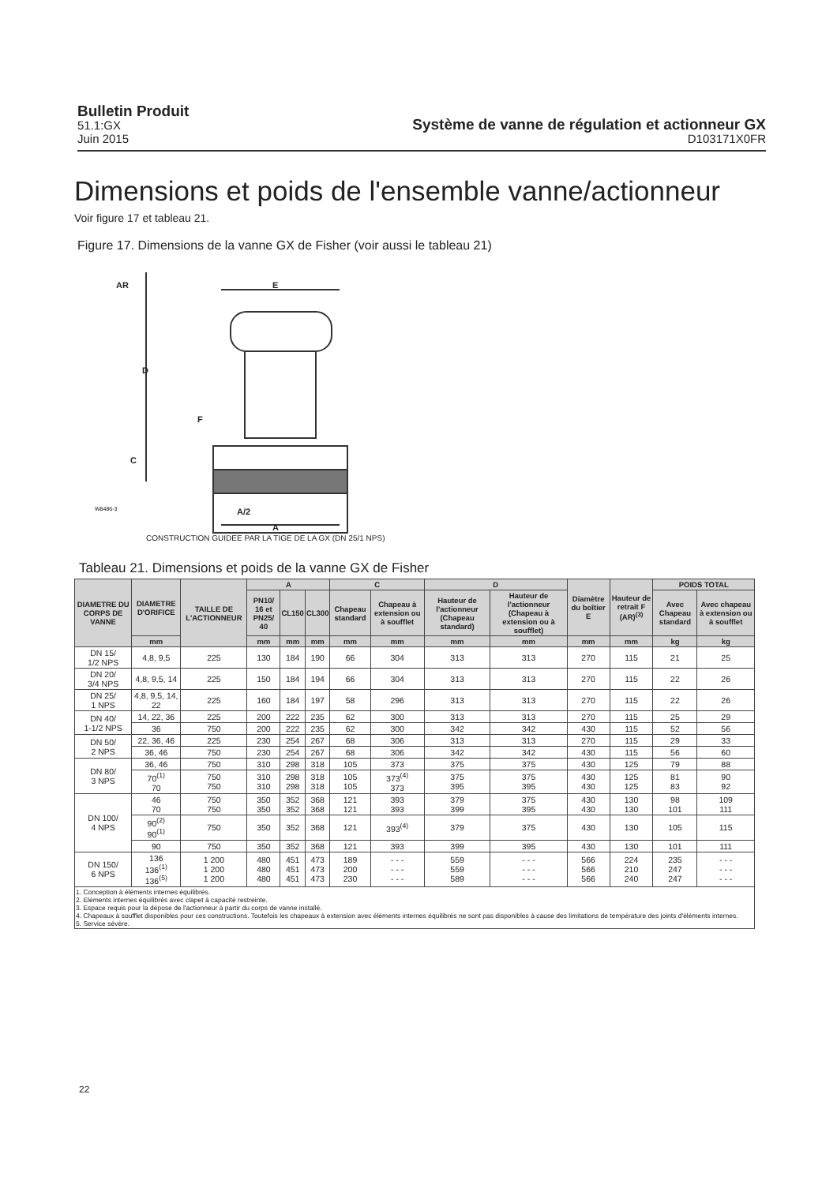Bulletin Produit
51.1:GX
Juin 2015
Système de vanne de régulation et actionneur GX
D103171X0FR
Dimensions et poids de l'ensemble vanne/actionneur
Voir figure 17 et tableau 21.
Figure 17. Dimensions de la vanne GX de Fisher (voir aussi le tableau 21)
AR
D
F
C
E
A/2
A
W8486-3
CONSTRUCTION GUIDEE PAR LA TIGE DE LA GX (DN 25/1 NPS)
Tableau 21. Dimensions et poids de la vanne GX de Fisher
| DIAMETRE DU CORPS DE VANNE | DIAMETRE D'ORIFICE | TAILLE DE L'ACTIONNEUR | A | | | C | | D | | Diamètre du boîtier E | Hauteur de retrait F (AR)<sup>(3)</sup> | POIDS TOTAL | |
| --- | --- | --- | --- | --- | --- | --- | --- | --- | --- | --- | --- | --- | --- |
| | | | PN10/ 16 et PN25/ 40 | CL150 | CL300 | Chapeau standard | Chapeau à extension ou à soufflet | Hauteur de l'actionneur (Chapeau standard) | Hauteur de l'actionneur (Chapeau à extension ou à soufflet) | | | Avec Chapeau standard | Avec chapeau à extension ou à soufflet |
| | mm | | mm | mm | mm | mm | mm | mm | mm | mm | mm | kg | kg |
| DN 15/ 1/2 NPS | 4,8, 9,5 | 225 | 130 | 184 | 190 | 66 | 304 | 313 | 313 | 270 | 115 | 21 | 25 |
| DN 20/ 3/4 NPS | 4,8, 9,5, 14 | 225 | 150 | 184 | 194 | 66 | 304 | 313 | 313 | 270 | 115 | 22 | 26 |
| DN 25/ 1 NPS | 4,8, 9,5, 14, 22 | 225 | 160 | 184 | 197 | 58 | 296 | 313 | 313 | 270 | 115 | 22 | 26 |
| DN 40/ 1-1/2 NPS | 14, 22, 36 | 225 | 200 | 222 | 235 | 62 | 300 | 313 | 313 | 270 | 115 | 25 | 29 |
| | 36 | 750 | 200 | 222 | 235 | 62 | 300 | 342 | 342 | 430 | 115 | 52 | 56 |
| DN 50/ 2 NPS | 22, 36, 46 | 225 | 230 | 254 | 267 | 68 | 306 | 313 | 313 | 270 | 115 | 29 | 33 |
| | 36, 46 | 750 | 230 | 254 | 267 | 68 | 306 | 342 | 342 | 430 | 115 | 56 | 60 |
| DN 80/ 3 NPS | 36, 46 | 750 | 310 | 298 | 318 | 105 | 373 | 375 | 375 | 430 | 125 | 79 | 88 |
| | 70<sup>(1)</sup> 70 | 750 750 | 310 310 | 298 298 | 318 318 | 105 105 | 373<sup>(4)</sup> 373 | 375 395 | 375 395 | 430 430 | 125 125 | 81 83 | 90 92 |
| DN 100/ 4 NPS | 46 70 | 750 750 | 350 350 | 352 352 | 368 368 | 121 121 | 393 393 | 379 399 | 375 395 | 430 430 | 130 130 | 98 101 | 109 111 |
| | 90<sup>(2)</sup> 90<sup>(1)</sup> | 750 | 350 | 352 | 368 | 121 | 393<sup>(4)</sup> | 379 | 375 | 430 | 130 | 105 | 115 |
| | 90 | 750 | 350 | 352 | 368 | 121 | 393 | 399 | 395 | 430 | 130 | 101 | 111 |
| DN 150/ 6 NPS | 136 136<sup>(1)</sup> 136<sup>(5)</sup> | 1 200 1 200 1 200 | 480 480 480 | 451 451 451 | 473 473 473 | 189 200 230 | - - - - - - - - - | 559 559 589 | - - - - - - - - - | 566 566 566 | 224 210 240 | 235 247 247 | - - - - - - - - - |
| 1. Conception à éléments internes équilibrés. 2. Eléments internes équilibrés avec clapet à capacité restreinte. 3. Espace requis pour la dépose de l'actionneur à partir du corps de vanne installé. 4. Chapeaux à soufflet disponibles pour ces constructions. Toutefois les chapeaux à extension avec éléments internes équilibrés ne sont pas disponibles à cause des limitations de température des joints d'éléments internes. 5. Service sévère. | | | | | | | | | | | | | |
22